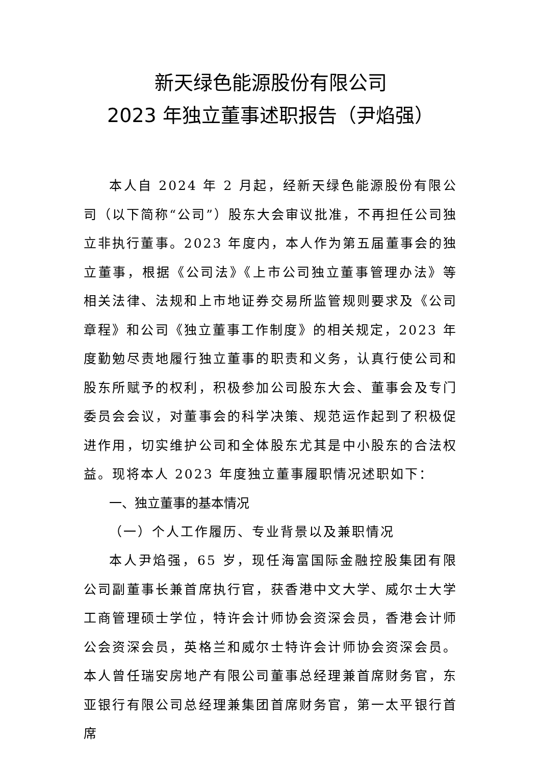新天绿色能源股份有限公司
2023 年独立董事述职报告（尹焰强）
本人自 2024 年 2 月起，经新天绿色能源股份有限公司（以下简称“公司”）股东大会审议批准，不再担任公司独立非执行董事。2023 年度内，本人作为第五届董事会的独立董事，根据《公司法》《上市公司独立董事管理办法》等相关法律、法规和上市地证券交易所监管规则要求及《公司章程》和公司《独立董事工作制度》的相关规定，2023 年度勤勉尽责地履行独立董事的职责和义务，认真行使公司和股东所赋予的权利，积极参加公司股东大会、董事会及专门委员会会议，对董事会的科学决策、规范运作起到了积极促进作用，切实维护公司和全体股东尤其是中小股东的合法权益。现将本人 2023 年度独立董事履职情况述职如下：
一、独立董事的基本情况
（一）个人工作履历、专业背景以及兼职情况
本人尹焰强，65 岁，现任海富国际金融控股集团有限公司副董事长兼首席执行官，获香港中文大学、威尔士大学工商管理硕士学位，特许会计师协会资深会员，香港会计师公会资深会员，英格兰和威尔士特许会计师协会资深会员。本人曾任瑞安房地产有限公司董事总经理兼首席财务官，东亚银行有限公司总经理兼集团首席财务官，第一太平银行首席